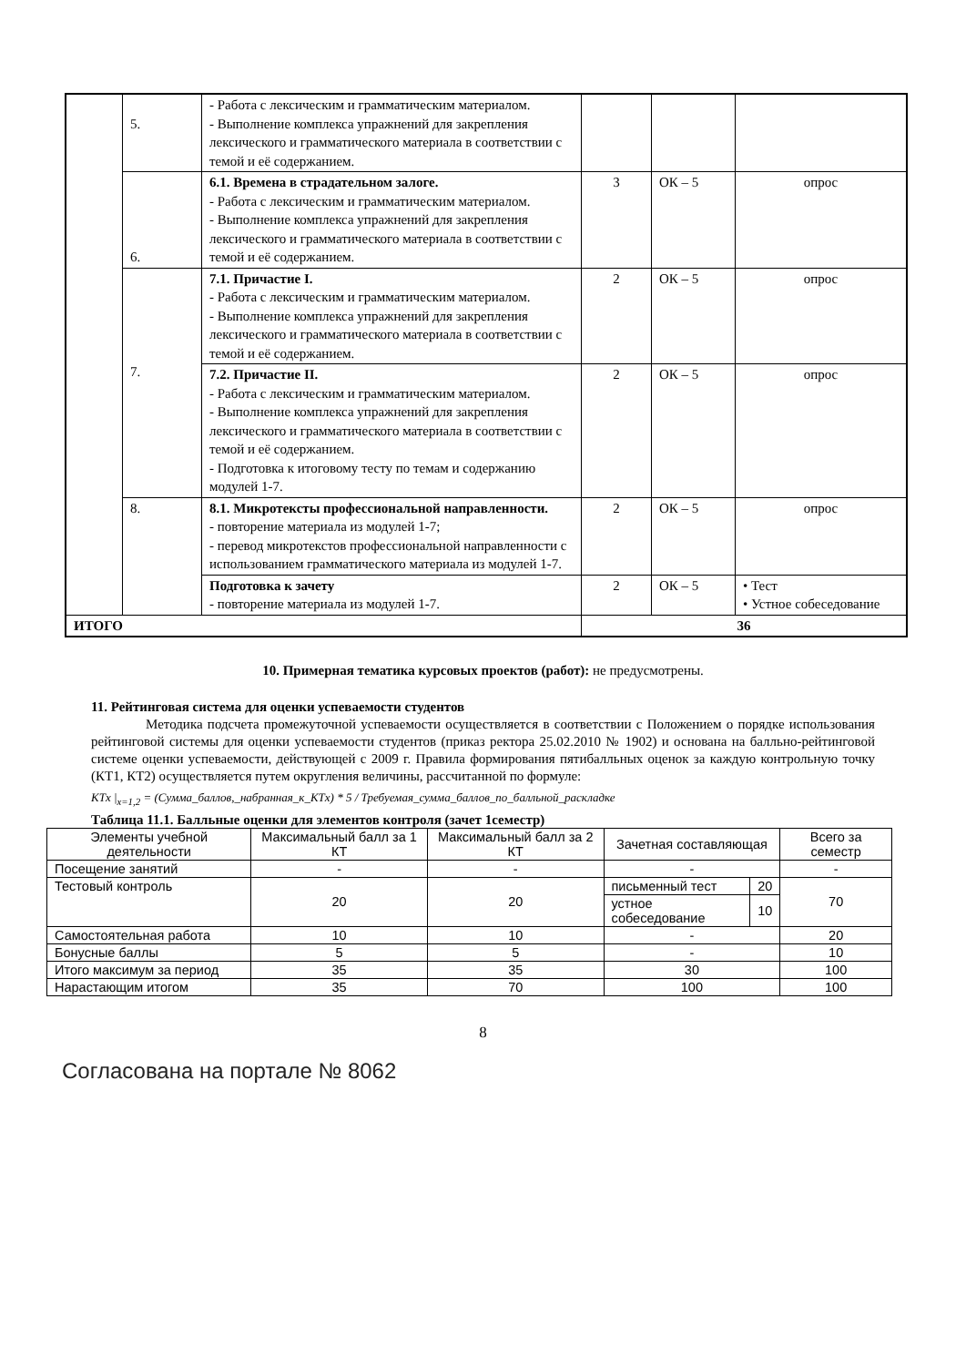| | 5. | - Работа с лексическим и грамматическим материалом. - Выполнение комплекса упражнений для закрепления лексического и грамматического материала в соответствии с темой и её содержанием. | | | |
| | 6. | 6.1. Времена в страдательном залоге. - Работа с лексическим и грамматическим материалом. - Выполнение комплекса упражнений для закрепления лексического и грамматического материала в соответствии с темой и её содержанием. | 3 | ОК – 5 | опрос |
| | 7. | 7.1. Причастие I. - Работа с лексическим и грамматическим материалом. - Выполнение комплекса упражнений для закрепления лексического и грамматического материала в соответствии с темой и её содержанием. | 2 | ОК – 5 | опрос |
| | | 7.2. Причастие II. - Работа с лексическим и грамматическим материалом. - Выполнение комплекса упражнений для закрепления лексического и грамматического материала в соответствии с темой и её содержанием. - Подготовка к итоговому тесту по темам и содержанию модулей 1-7. | 2 | ОК – 5 | опрос |
| | 8. | 8.1. Микротексты профессиональной направленности. - повторение материала из модулей 1-7; - перевод микротекстов профессиональной направленности с использованием грамматического материала из модулей 1-7. | 2 | ОК – 5 | опрос |
| | | Подготовка к зачету - повторение материала из модулей 1-7. | 2 | ОК – 5 | • Тест • Устное собеседование |
| ИТОГО | | | 36 | | |
10. Примерная тематика курсовых проектов (работ): не предусмотрены.
11. Рейтинговая система для оценки успеваемости студентов
Методика подсчета промежуточной успеваемости осуществляется в соответствии с Положением о порядке использования рейтинговой системы для оценки успеваемости студентов (приказ ректора 25.02.2010 № 1902) и основана на балльно-рейтинговой системе оценки успеваемости, действующей с 2009 г. Правила формирования пятибалльных оценок за каждую контрольную точку (КТ1, КТ2) осуществляется путем округления величины, рассчитанной по формуле:
KTx |<sub>x=1,2</sub> = (Сумма_баллов,_набранная_к_KTx) * 5 / Требуемая_сумма_баллов_по_балльной_раскладке
Таблица 11.1. Балльные оценки для элементов контроля (зачет 1семестр)
| Элементы учебной деятельности | Максимальный балл за 1 КТ | Максимальный балл за 2 КТ | Зачетная составляющая | | Всего за семестр |
| Посещение занятий | - | - | - | | - |
| Тестовый контроль | 20 | 20 | письменный тест | 20 | 70 |
| | | | устное собеседование | 10 | |
| Самостоятельная работа | 10 | 10 | - | | 20 |
| Бонусные баллы | 5 | 5 | - | | 10 |
| Итого максимум за период | 35 | 35 | 30 | | 100 |
| Нарастающим итогом | 35 | 70 | 100 | | 100 |
8
Согласована на портале № 8062